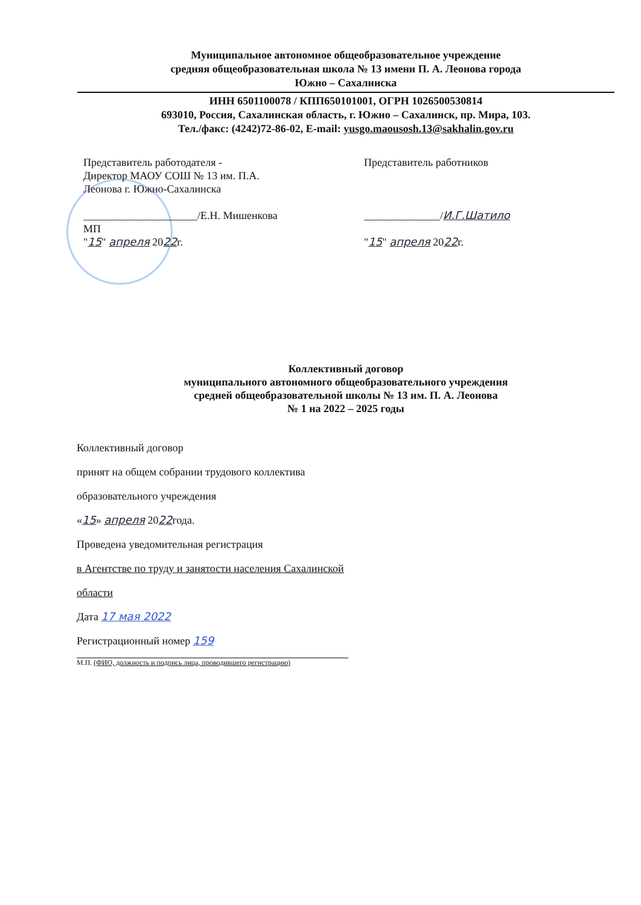Муниципальное автономное общеобразовательное учреждение
средняя общеобразовательная школа № 13 имени П. А. Леонова города
Южно – Сахалинска
ИНН 6501100078 / КПП650101001, ОГРН 1026500530814
693010, Россия, Сахалинская область, г. Южно – Сахалинск, пр. Мира, 103.
Тел./факс: (4242)72-86-02, E-mail: yusgo.maousosh.13@sakhalin.gov.ru
Представитель работодателя -
Директор МАОУ СОШ № 13 им. П.А.
Леонова г. Южно-Сахалинска
_____________________/Е.Н. Мишенкова
МП
"15" апреля 2022г.
Представитель работников
______________/И.Г.Шатило
"15" апреля 2022г.
Коллективный договор
муниципального автономного общеобразовательного учреждения
средней общеобразовательной школы № 13 им. П. А. Леонова
№ 1 на 2022 – 2025 годы
Коллективный договор
принят на общем собрании трудового коллектива
образовательного учреждения
«15» апреля 2022года.
Проведена уведомительная регистрация
в Агентстве по труду и занятости населения Сахалинской
области
Дата 17 мая 2022
Регистрационный номер 159
М.П. (ФИО, должность и подпись лица, проводившего регистрацию)